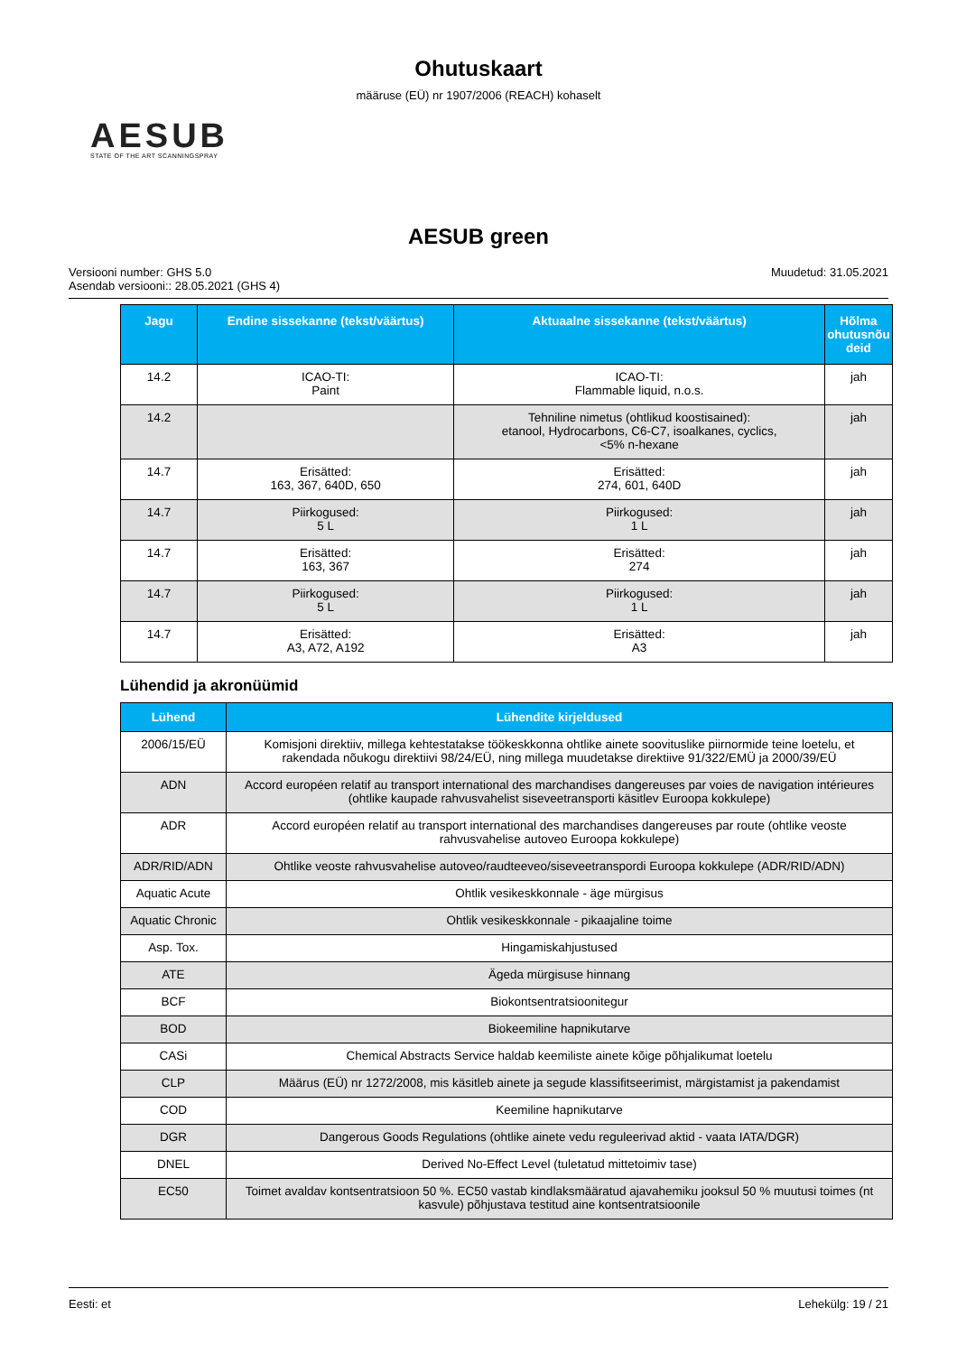Ohutuskaart
määruse (EÜ) nr 1907/2006 (REACH) kohaselt
AESUB
STATE OF THE ART SCANNINGSPRAY
AESUB green
Versiooni number: GHS 5.0
Asendab versiooni:: 28.05.2021 (GHS 4)
Muudetud: 31.05.2021
| Jagu | Endine sissekanne (tekst/väärtus) | Aktuaalne sissekanne (tekst/väärtus) | Hõlma ohutusnõu deid |
| --- | --- | --- | --- |
| 14.2 | ICAO-TI: Paint | ICAO-TI: Flammable liquid, n.o.s. | jah |
| 14.2 | | Tehniline nimetus (ohtlikud koostisained): etanool, Hydrocarbons, C6-C7, isoalkanes, cyclics, <5% n-hexane | jah |
| 14.7 | Erisätted: 163, 367, 640D, 650 | Erisätted: 274, 601, 640D | jah |
| 14.7 | Piirkogused: 5 L | Piirkogused: 1 L | jah |
| 14.7 | Erisätted: 163, 367 | Erisätted: 274 | jah |
| 14.7 | Piirkogused: 5 L | Piirkogused: 1 L | jah |
| 14.7 | Erisätted: A3, A72, A192 | Erisätted: A3 | jah |
Lühendid ja akronüümid
| Lühend | Lühendite kirjeldused |
| --- | --- |
| 2006/15/EÜ | Komisjoni direktiiv, millega kehtestatakse töökeskkonna ohtlike ainete soovituslike piirnormide teine loetelu, et rakendada nõukogu direktiivi 98/24/EÜ, ning millega muudetakse direktiive 91/322/EMÜ ja 2000/39/EÜ |
| ADN | Accord européen relatif au transport international des marchandises dangereuses par voies de navigation intérieures (ohtlike kaupade rahvusvahelist siseveetransporti käsitlev Euroopa kokkulepe) |
| ADR | Accord européen relatif au transport international des marchandises dangereuses par route (ohtlike veoste rahvusvahelise autoveo Euroopa kokkulepe) |
| ADR/RID/ADN | Ohtlike veoste rahvusvahelise autoveo/raudteeveo/siseveetranspordi Euroopa kokkulepe (ADR/RID/ADN) |
| Aquatic Acute | Ohtlik vesikeskkonnale - äge mürgisus |
| Aquatic Chronic | Ohtlik vesikeskkonnale - pikaajaline toime |
| Asp. Tox. | Hingamiskahjustused |
| ATE | Ägeda mürgisuse hinnang |
| BCF | Biokontsentratsioonitegur |
| BOD | Biokeemiline hapnikutarve |
| CASi | Chemical Abstracts Service haldab keemiliste ainete kõige põhjalikumat loetelu |
| CLP | Määrus (EÜ) nr 1272/2008, mis käsitleb ainete ja segude klassifitseerimist, märgistamist ja pakendamist |
| COD | Keemiline hapnikutarve |
| DGR | Dangerous Goods Regulations (ohtlike ainete vedu reguleerivad aktid - vaata IATA/DGR) |
| DNEL | Derived No-Effect Level (tuletatud mittetoimiv tase) |
| EC50 | Toimet avaldav kontsentratsioon 50 %. EC50 vastab kindlaksmääratud ajavahemiku jooksul 50 % muutusi toimes (nt kasvule) põhjustava testitud aine kontsentratsioonile |
Eesti: et Lehekülg: 19 / 21